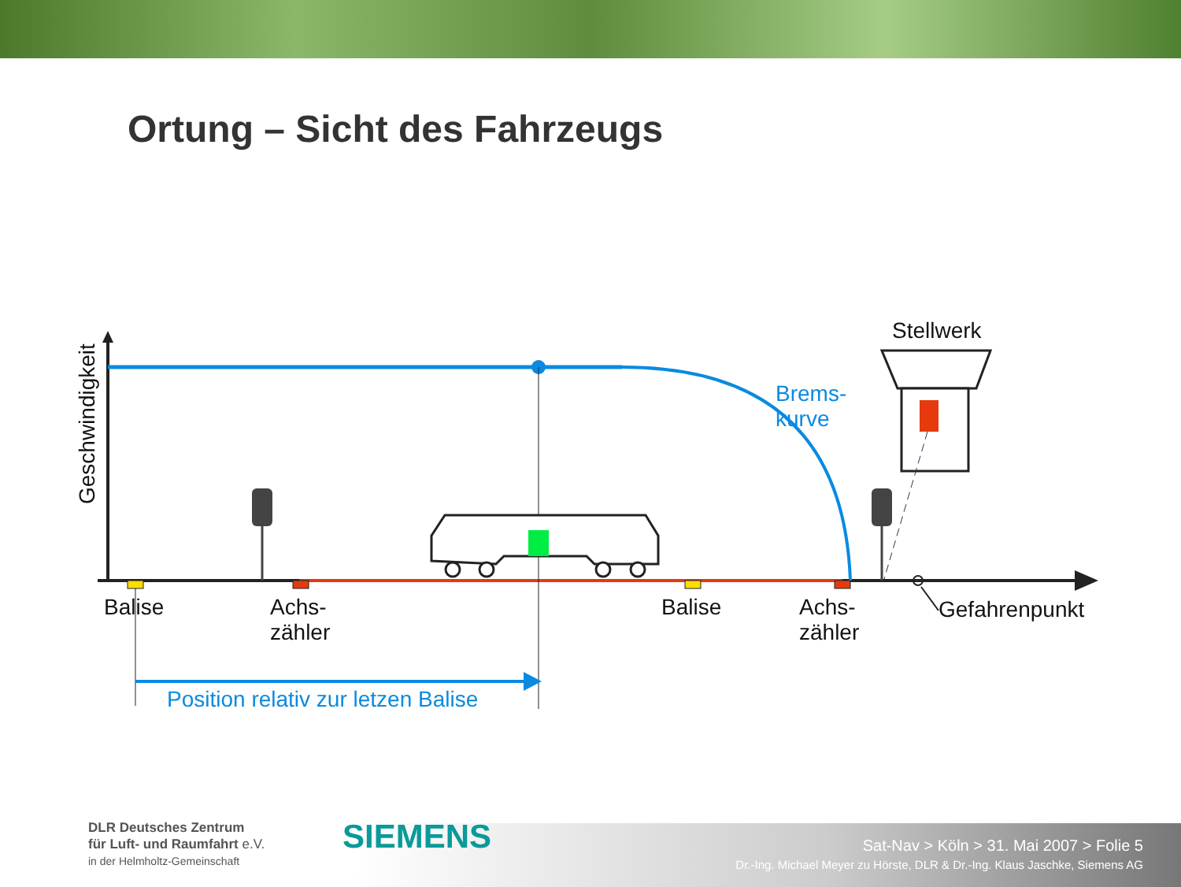Ortung – Sicht des Fahrzeugs
Geschwindigkeit
Stellwerk
Brems-
kurve
Balise
Achs-
zähler
Balise
Achs-
zähler
Gefahrenpunkt
Position relativ zur letzen Balise
DLR Deutsches Zentrum
für Luft- und Raumfahrt e.V.
in der Helmholtz-Gemeinschaft
SIEMENS
Sat-Nav > Köln > 31. Mai 2007 > Folie 5
Dr.-Ing. Michael Meyer zu Hörste, DLR & Dr.-Ing. Klaus Jaschke, Siemens AG